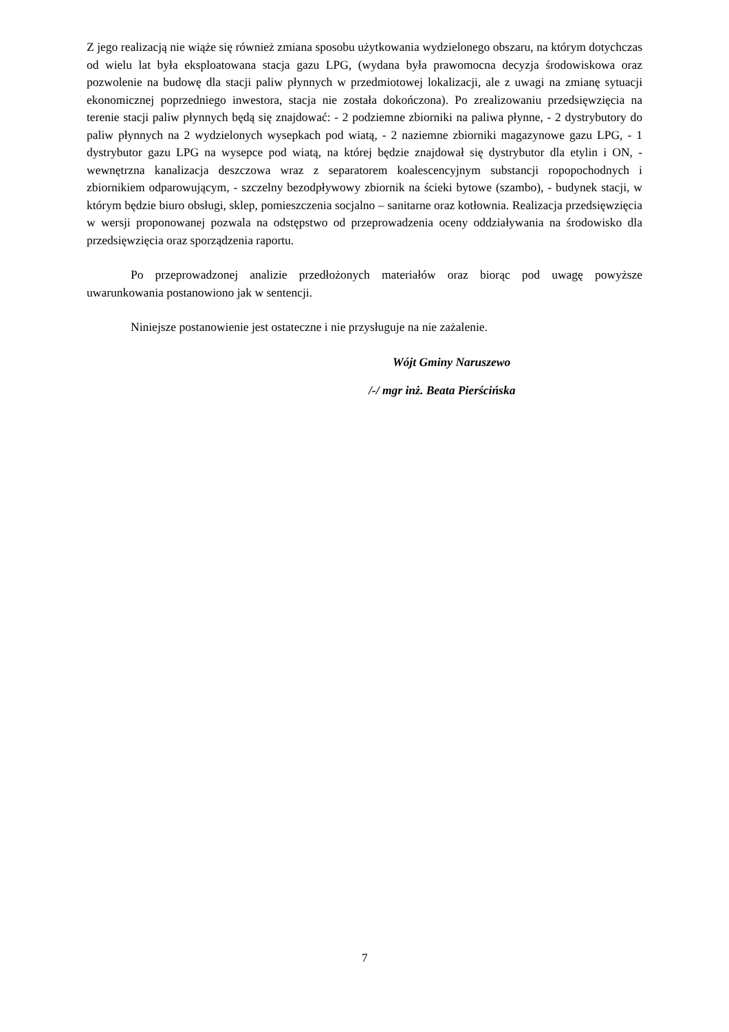Z jego realizacją nie wiąże się również zmiana sposobu użytkowania wydzielonego obszaru, na którym dotychczas od wielu lat była eksploatowana stacja gazu LPG, (wydana była prawomocna decyzja środowiskowa oraz pozwolenie na budowę dla stacji paliw płynnych w przedmiotowej lokalizacji, ale z uwagi na zmianę sytuacji ekonomicznej poprzedniego inwestora, stacja nie została dokończona). Po zrealizowaniu przedsięwzięcia na terenie stacji paliw płynnych będą się znajdować: - 2 podziemne zbiorniki na paliwa płynne, - 2 dystrybutory do paliw płynnych na 2 wydzielonych wysepkach pod wiatą, - 2 naziemne zbiorniki magazynowe gazu LPG, - 1 dystrybutor gazu LPG na wysepce pod wiatą, na której będzie znajdował się dystrybutor dla etylin i ON, - wewnętrzna kanalizacja deszczowa wraz z separatorem koalescencyjnym substancji ropopochodnych i zbiornikiem odparowującym, - szczelny bezodpływowy zbiornik na ścieki bytowe (szambo), - budynek stacji, w którym będzie biuro obsługi, sklep, pomieszczenia socjalno – sanitarne oraz kotłownia. Realizacja przedsięwzięcia w wersji proponowanej pozwala na odstępstwo od przeprowadzenia oceny oddziaływania na środowisko dla przedsięwzięcia oraz sporządzenia raportu.
Po przeprowadzonej analizie przedłożonych materiałów oraz biorąc pod uwagę powyższe uwarunkowania postanowiono jak w sentencji.
Niniejsze postanowienie jest ostateczne i nie przysługuje na nie zażalenie.
Wójt Gminy Naruszewo
/-/ mgr inż. Beata Pierścińska
7